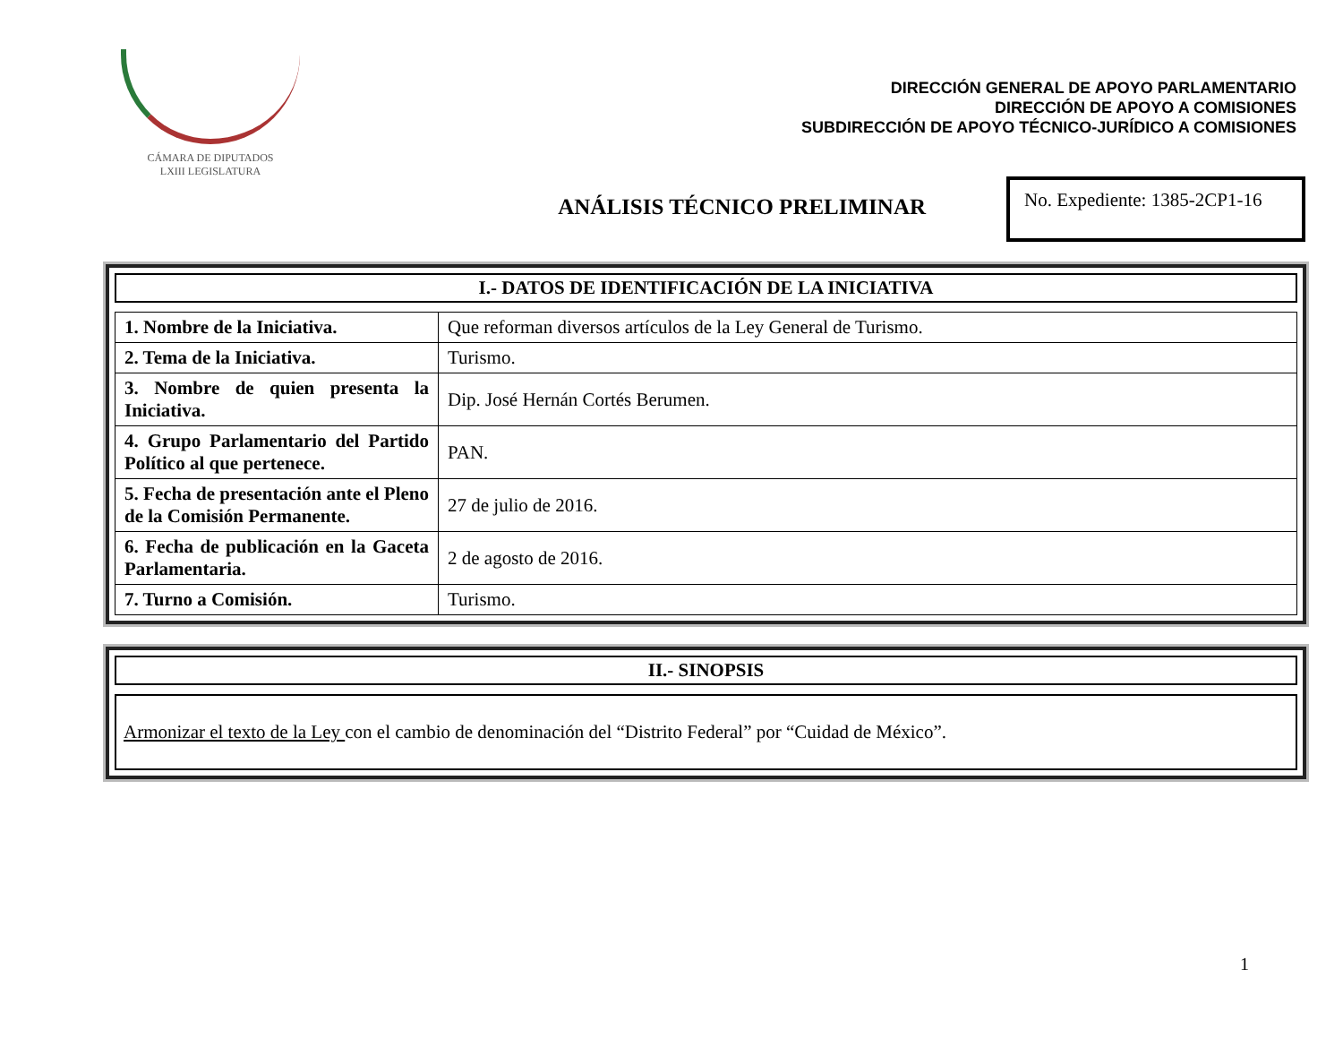CÁMARA DE DIPUTADOS
LXIII LEGISLATURA
DIRECCIÓN GENERAL DE APOYO PARLAMENTARIO
DIRECCIÓN DE APOYO A COMISIONES
SUBDIRECCIÓN DE APOYO TÉCNICO-JURÍDICO A COMISIONES
ANÁLISIS TÉCNICO PRELIMINAR
No. Expediente: 1385-2CP1-16
I.- DATOS DE IDENTIFICACIÓN DE LA INICIATIVA
| 1. Nombre de la Iniciativa. | Que reforman diversos artículos de la Ley General de Turismo. |
| 2. Tema de la Iniciativa. | Turismo. |
| 3. Nombre de quien presenta la Iniciativa. | Dip. José Hernán Cortés Berumen. |
| 4. Grupo Parlamentario del Partido Político al que pertenece. | PAN. |
| 5. Fecha de presentación ante el Pleno de la Comisión Permanente. | 27 de julio de 2016. |
| 6. Fecha de publicación en la Gaceta Parlamentaria. | 2 de agosto de 2016. |
| 7. Turno a Comisión. | Turismo. |
II.- SINOPSIS
Armonizar el texto de la Ley con el cambio de denominación del “Distrito Federal” por “Cuidad de México”.
1